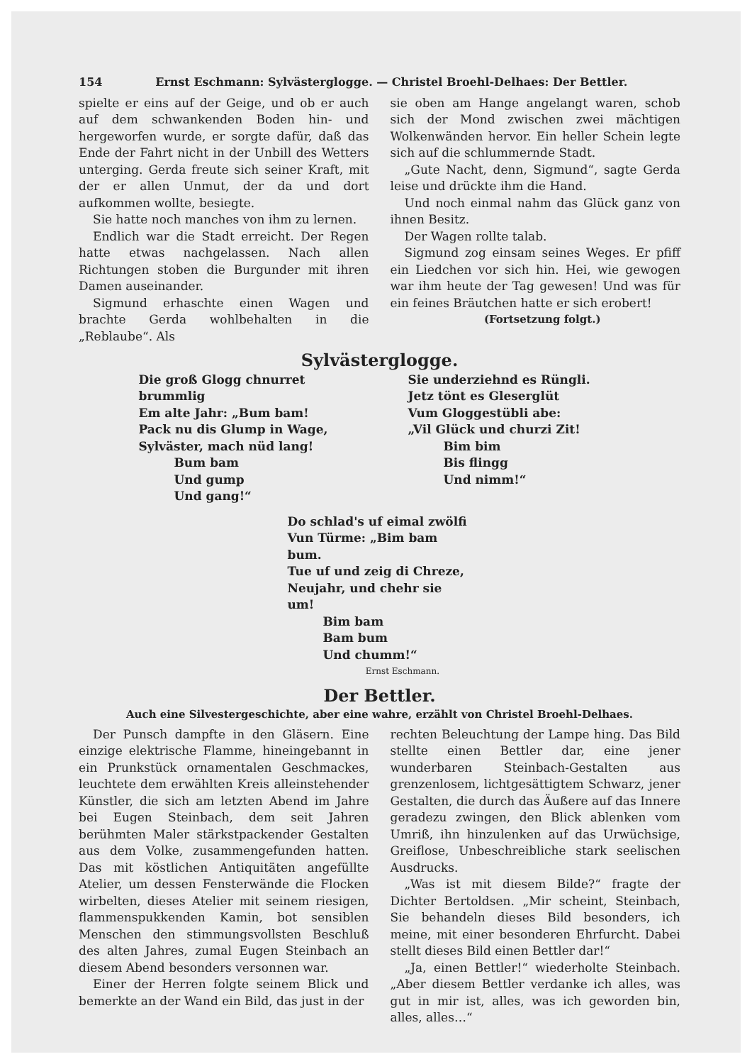154 Ernst Eschmann: Sylvästerglogge. — Christel Broehl-Delhaes: Der Bettler.
spielte er eins auf der Geige, und ob er auch auf dem schwankenden Boden hin- und hergeworfen wurde, er sorgte dafür, daß das Ende der Fahrt nicht in der Unbill des Wetters unterging. Gerda freute sich seiner Kraft, mit der er allen Unmut, der da und dort aufkommen wollte, besiegte.
Sie hatte noch manches von ihm zu lernen.
Endlich war die Stadt erreicht. Der Regen hatte etwas nachgelassen. Nach allen Richtungen stoben die Burgunder mit ihren Damen auseinander.
Sigmund erhaschte einen Wagen und brachte Gerda wohlbehalten in die „Reblaube“. Als
sie oben am Hange angelangt waren, schob sich der Mond zwischen zwei mächtigen Wolkenwänden hervor. Ein heller Schein legte sich auf die schlummernde Stadt.
„Gute Nacht, denn, Sigmund“, sagte Gerda leise und drückte ihm die Hand.
Und noch einmal nahm das Glück ganz von ihnen Besitz.
Der Wagen rollte talab.
Sigmund zog einsam seines Weges. Er pfiff ein Liedchen vor sich hin. Hei, wie gewogen war ihm heute der Tag gewesen! Und was für ein feines Bräutchen hatte er sich erobert!
(Fortsetzung folgt.)
Sylvästerglogge.
Die groß Glogg chnurret brummlig
Em alte Jahr: „Bum bam!
Pack nu dis Glump in Wage,
Sylväster, mach nüd lang!
Bum bam
Und gump
Und gang!“
Sie underziehnd es Rüngli.
Jetz tönt es Gleserglüt
Vum Gloggestübli abe:
„Vil Glück und churzi Zit!
Bim bim
Bis flingg
Und nimm!“
Do schlad's uf eimal zwölfi
Vun Türme: „Bim bam bum.
Tue uf und zeig di Chreze,
Neujahr, und chehr sie um!
Bim bam
Bam bum
Und chumm!“
Ernst Eschmann.
Der Bettler.
Auch eine Silvestergeschichte, aber eine wahre, erzählt von Christel Broehl-Delhaes.
Der Punsch dampfte in den Gläsern. Eine einzige elektrische Flamme, hineingebannt in ein Prunkstück ornamentalen Geschmackes, leuchtete dem erwählten Kreis alleinstehender Künstler, die sich am letzten Abend im Jahre bei Eugen Steinbach, dem seit Jahren berühmten Maler stärkstpackender Gestalten aus dem Volke, zusammengefunden hatten. Das mit köstlichen Antiquitäten angefüllte Atelier, um dessen Fensterwände die Flocken wirbelten, dieses Atelier mit seinem riesigen, flammenspukkenden Kamin, bot sensiblen Menschen den stimmungsvollsten Beschluß des alten Jahres, zumal Eugen Steinbach an diesem Abend besonders versonnen war.
Einer der Herren folgte seinem Blick und bemerkte an der Wand ein Bild, das just in der
rechten Beleuchtung der Lampe hing. Das Bild stellte einen Bettler dar, eine jener wunderbaren Steinbach-Gestalten aus grenzenlosem, lichtgesättigtem Schwarz, jener Gestalten, die durch das Äußere auf das Innere geradezu zwingen, den Blick ablenken vom Umriß, ihn hinzulenken auf das Urwüchsige, Greiflose, Unbeschreibliche stark seelischen Ausdrucks.
„Was ist mit diesem Bilde?“ fragte der Dichter Bertoldsen. „Mir scheint, Steinbach, Sie behandeln dieses Bild besonders, ich meine, mit einer besonderen Ehrfurcht. Dabei stellt dieses Bild einen Bettler dar!“
„Ja, einen Bettler!“ wiederholte Steinbach. „Aber diesem Bettler verdanke ich alles, was gut in mir ist, alles, was ich geworden bin, alles, alles…“